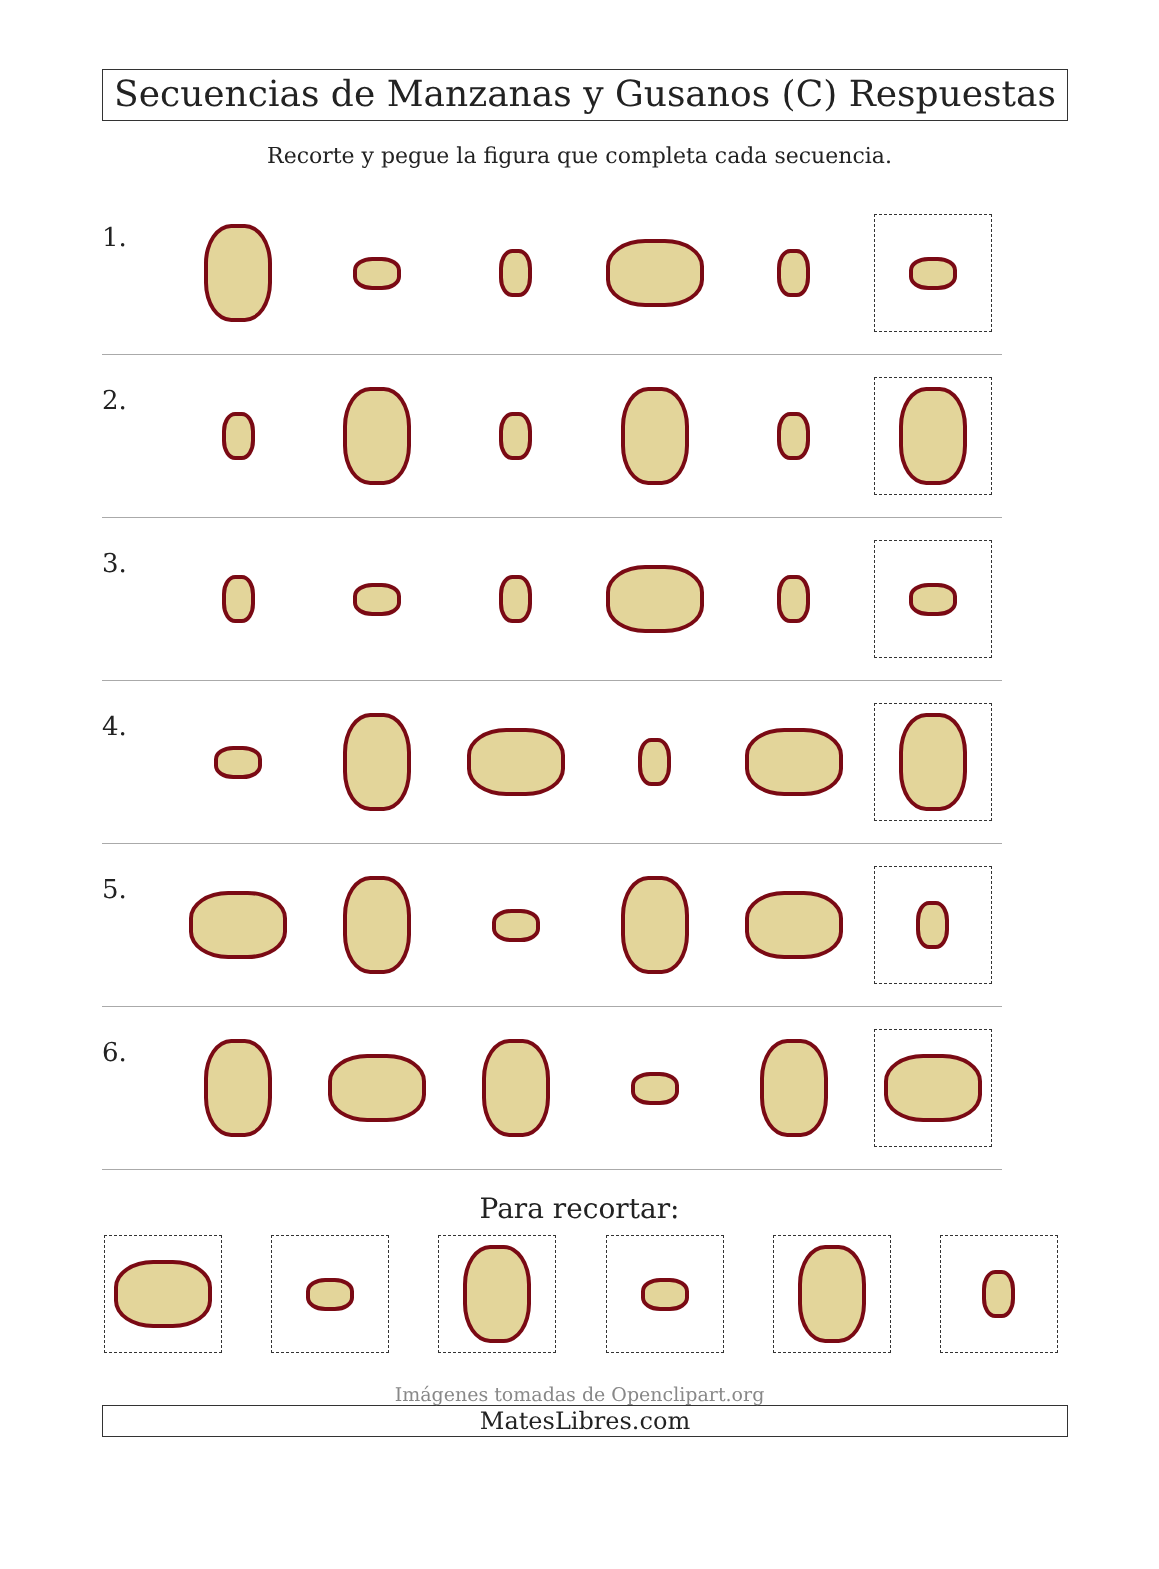Secuencias de Manzanas y Gusanos (C) Respuestas
Recorte y pegue la figura que completa cada secuencia.
1.
2.
3.
4.
5.
6.
Para recortar:
Imágenes tomadas de Openclipart.org
MatesLibres.com